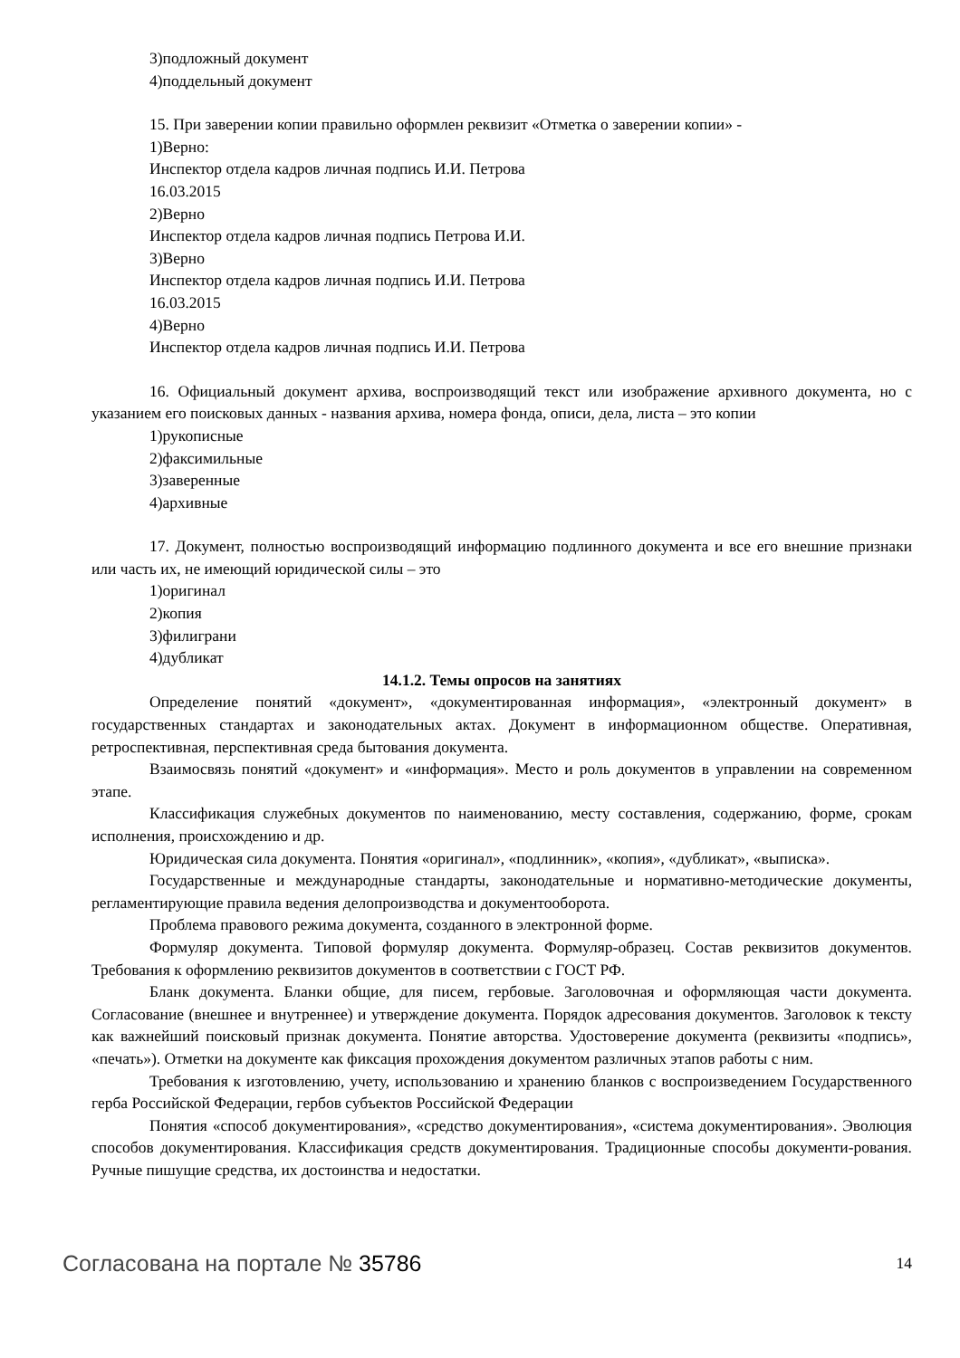3)подложный документ
4)поддельный документ
15. При заверении копии правильно оформлен реквизит «Отметка о заверении копии» -
1)Верно:
Инспектор отдела кадров личная подпись И.И. Петрова
16.03.2015
2)Верно
Инспектор отдела кадров личная подпись Петрова И.И.
3)Верно
Инспектор отдела кадров личная подпись И.И. Петрова
16.03.2015
4)Верно
Инспектор отдела кадров личная подпись И.И. Петрова
16. Официальный документ архива, воспроизводящий текст или изображение архивного документа, но с указанием его поисковых данных - названия архива, номера фонда, описи, дела, листа – это копии
1)рукописные
2)факсимильные
3)заверенные
4)архивные
17. Документ, полностью воспроизводящий информацию подлинного документа и все его внешние признаки или часть их, не имеющий юридической силы – это
1)оригинал
2)копия
3)филиграни
4)дубликат
14.1.2. Темы опросов на занятиях
Определение понятий «документ», «документированная информация», «электронный документ» в государственных стандартах и законодательных актах. Документ в информационном обществе. Оперативная, ретроспективная, перспективная среда бытования документа.
Взаимосвязь понятий «документ» и «информация». Место и роль документов в управлении на современном этапе.
Классификация служебных документов по наименованию, месту составления, содержанию, форме, срокам исполнения, происхождению и др.
Юридическая сила документа. Понятия «оригинал», «подлинник», «копия», «дубликат», «выписка».
Государственные и международные стандарты, законодательные и нормативно-методические документы, регламентирующие правила ведения делопроизводства и документооборота.
Проблема правового режима документа, созданного в электронной форме.
Формуляр документа. Типовой формуляр документа. Формуляр-образец. Состав реквизитов документов. Требования к оформлению реквизитов документов в соответствии с ГОСТ РФ.
Бланк документа. Бланки общие, для писем, гербовые. Заголовочная и оформляющая части документа. Согласование (внешнее и внутреннее) и утверждение документа. Порядок адресования документов. Заголовок к тексту как важнейший поисковый признак документа. Понятие авторства. Удостоверение документа (реквизиты «подпись», «печать»). Отметки на документе как фиксация прохождения документом различных этапов работы с ним.
Требования к изготовлению, учету, использованию и хранению бланков с воспроизведением Государственного герба Российской Федерации, гербов субъектов Российской Федерации
Понятия «способ документирования», «средство документирования», «система документирования». Эволюция способов документирования. Классификация средств документирования. Традиционные способы документи-рования. Ручные пишущие средства, их достоинства и недостатки.
Согласована на портале № 35786 14